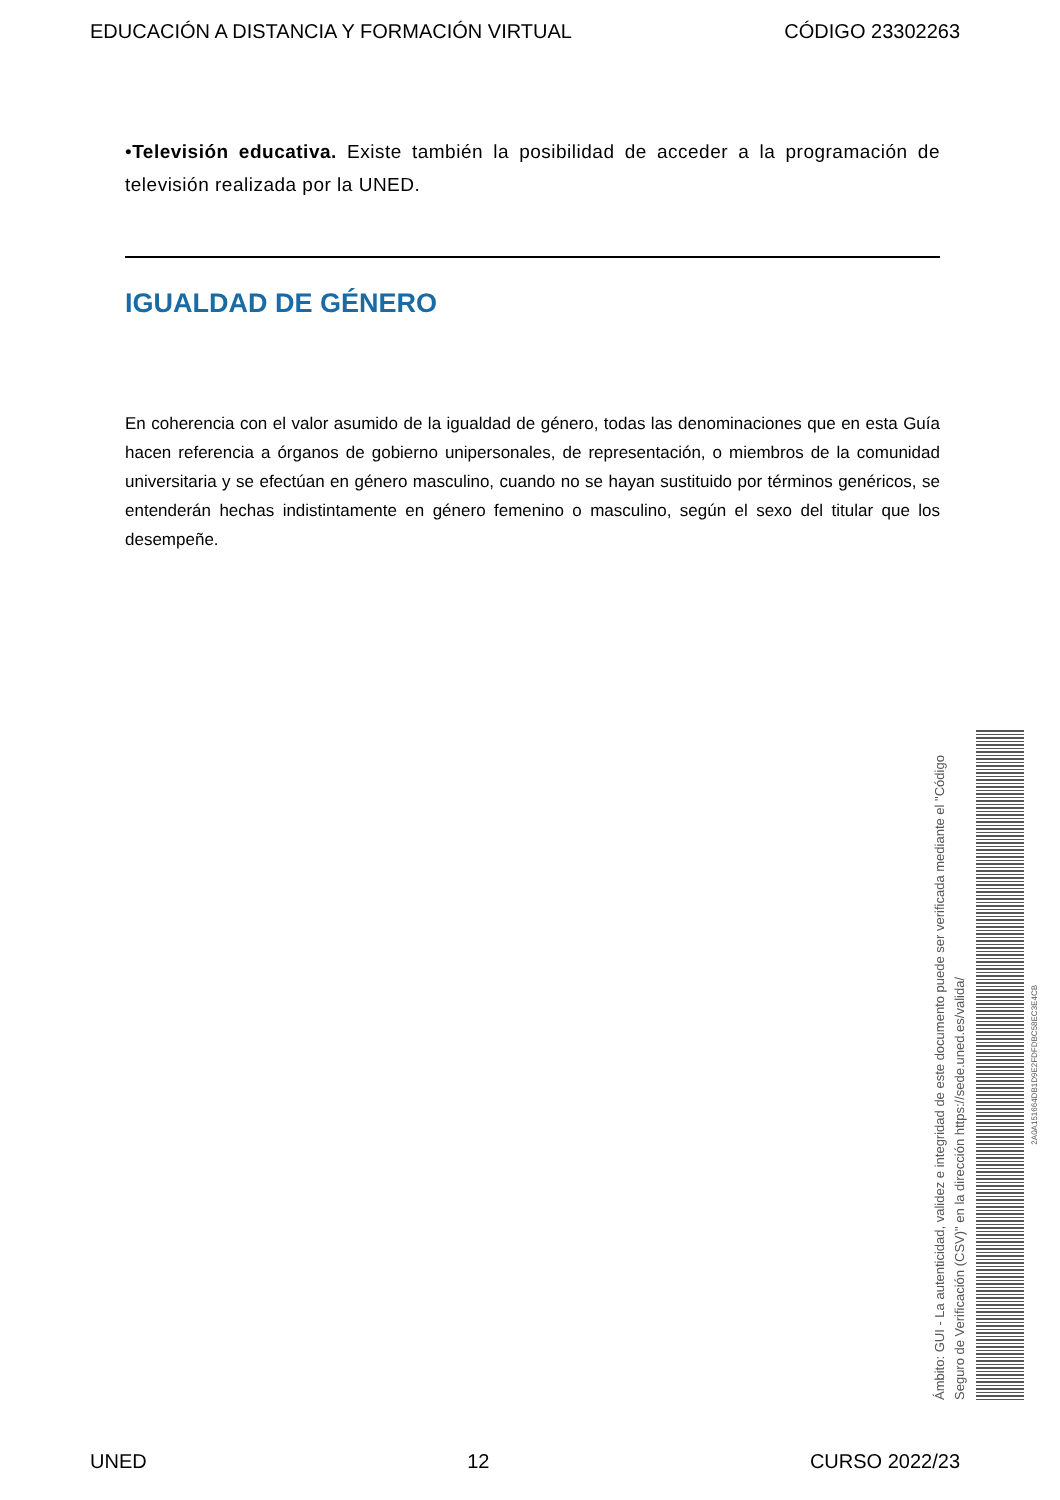EDUCACIÓN A DISTANCIA Y FORMACIÓN VIRTUAL CÓDIGO 23302263
•Televisión educativa. Existe también la posibilidad de acceder a la programación de televisión realizada por la UNED.
IGUALDAD DE GÉNERO
En coherencia con el valor asumido de la igualdad de género, todas las denominaciones que en esta Guía hacen referencia a órganos de gobierno unipersonales, de representación, o miembros de la comunidad universitaria y se efectúan en género masculino, cuando no se hayan sustituido por términos genéricos, se entenderán hechas indistintamente en género femenino o masculino, según el sexo del titular que los desempeñe.
Ámbito: GUI - La autenticidad, validez e integridad de este documento puede ser verificada mediante el "Código Seguro de Verificación (CSV)" en la dirección https://sede.uned.es/valida/
2A0A151664DB1D9E2FDFDBC58EC3E4CB
UNED 12 CURSO 2022/23